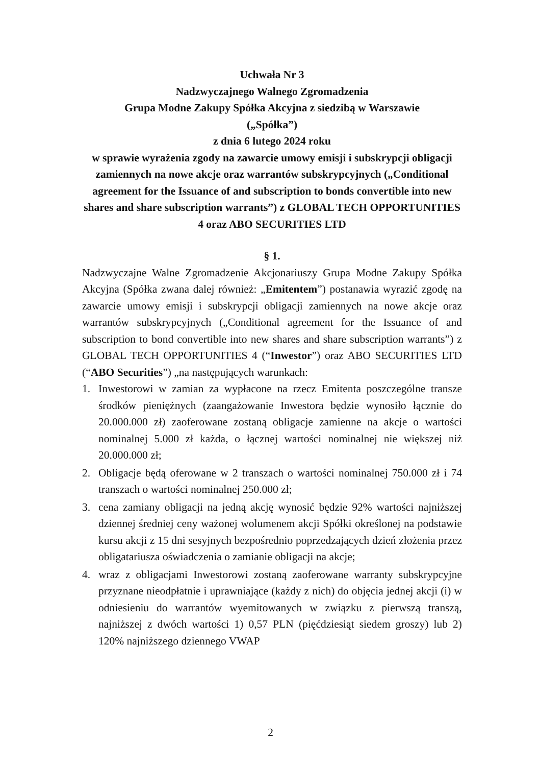Uchwała Nr 3
Nadzwyczajnego Walnego Zgromadzenia
Grupa Modne Zakupy Spółka Akcyjna z siedzibą w Warszawie
(„Spółka”)
z dnia 6 lutego 2024 roku
w sprawie wyrażenia zgody na zawarcie umowy emisji i subskrypcji obligacji zamiennych na nowe akcje oraz warrantów subskrypcyjnych („Conditional agreement for the Issuance of and subscription to bonds convertible into new shares and share subscription warrants”) z GLOBAL TECH OPPORTUNITIES 4 oraz ABO SECURITIES LTD
§ 1.
Nadzwyczajne Walne Zgromadzenie Akcjonariuszy Grupa Modne Zakupy Spółka Akcyjna (Spółka zwana dalej również: „Emitentem”) postanawia wyrazić zgodę na zawarcie umowy emisji i subskrypcji obligacji zamiennych na nowe akcje oraz warrantów subskrypcyjnych („Conditional agreement for the Issuance of and subscription to bond convertible into new shares and share subscription warrants”) z GLOBAL TECH OPPORTUNITIES 4 (“Inwestor”) oraz ABO SECURITIES LTD (“ABO Securities”) „na następujących warunkach:
1. Inwestorowi w zamian za wypłacone na rzecz Emitenta poszczególne transze środków pieniężnych (zaangażowanie Inwestora będzie wynosiło łącznie do 20.000.000 zł) zaoferowane zostaną obligacje zamienne na akcje o wartości nominalnej 5.000 zł każda, o łącznej wartości nominalnej nie większej niż 20.000.000 zł;
2. Obligacje będą oferowane w 2 transzach o wartości nominalnej 750.000 zł i 74 transzach o wartości nominalnej 250.000 zł;
3. cena zamiany obligacji na jedną akcję wynosić będzie 92% wartości najniższej dziennej średniej ceny ważonej wolumenem akcji Spółki określonej na podstawie kursu akcji z 15 dni sesyjnych bezpośrednio poprzedzających dzień złożenia przez obligatariusza oświadczenia o zamianie obligacji na akcje;
4. wraz z obligacjami Inwestorowi zostaną zaoferowane warranty subskrypcyjne przyznane nieodpłatnie i uprawniające (każdy z nich) do objęcia jednej akcji (i) w odniesieniu do warrantów wyemitowanych w związku z pierwszą transzą, najniższej z dwóch wartości 1) 0,57 PLN (pięćdziesiąt siedem groszy) lub 2) 120% najniższego dziennego VWAP
2